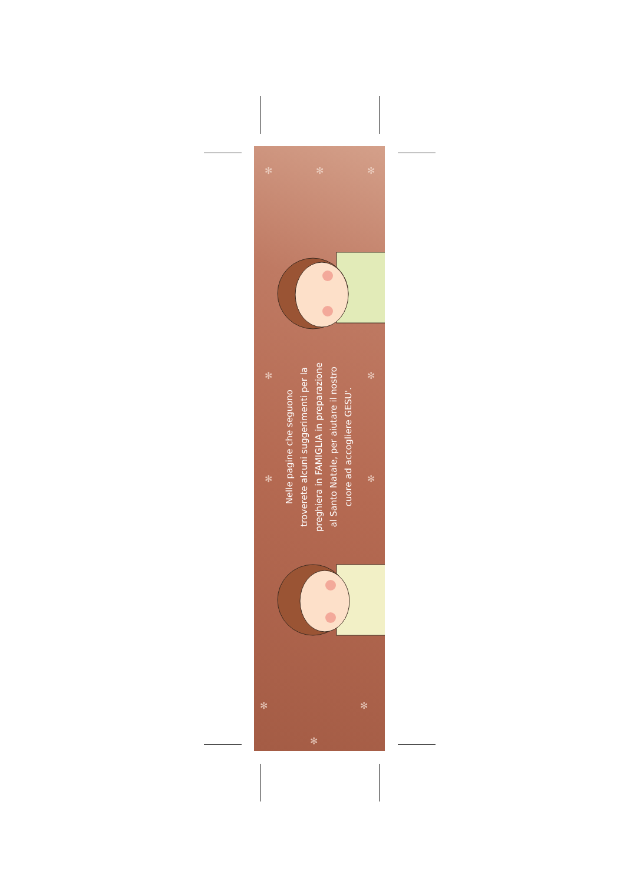✻ ✻ ✻
✻ ✻
✻ ✻
✻ ✻
✻
Nelle pagine che seguono
troverete alcuni suggerimenti per la
preghiera in FAMIGLIA in preparazione
al Santo Natale, per aiutare il nostro
cuore ad accogliere GESU'.